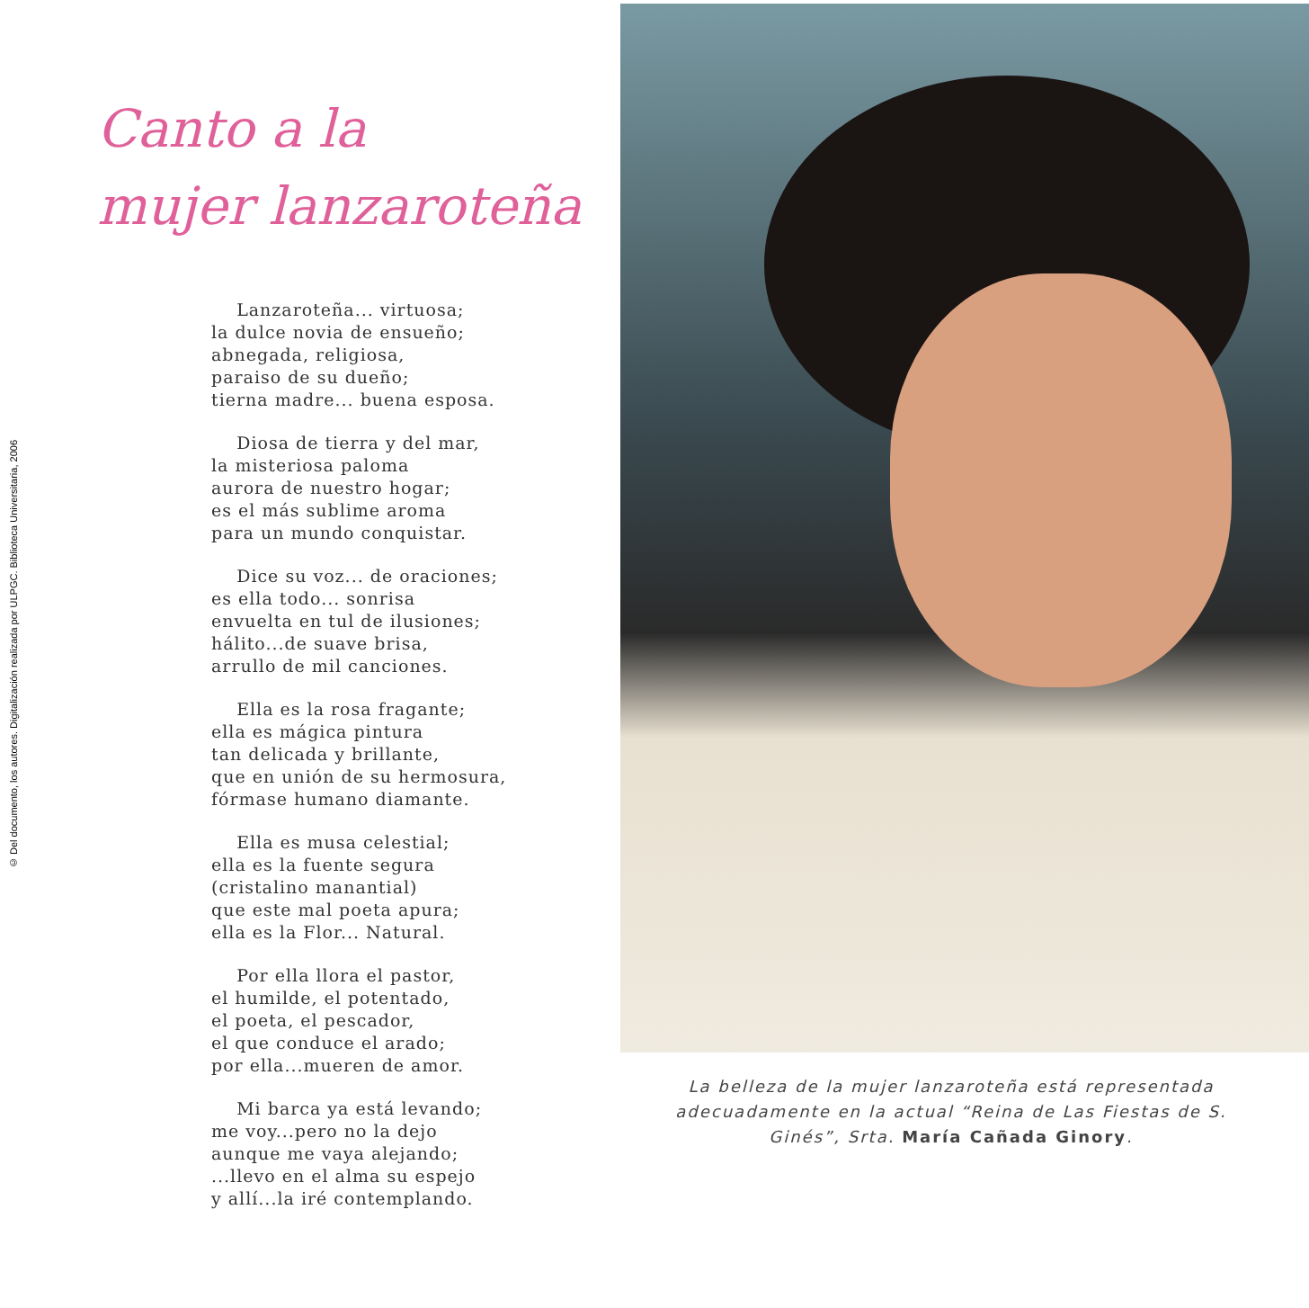© Del documento, los autores. Digitalización realizada por ULPGC. Biblioteca Universitaria, 2006
Canto a la
mujer lanzaroteña
Lanzaroteña... virtuosa;
la dulce novia de ensueño;
abnegada, religiosa,
paraiso de su dueño;
tierna madre... buena esposa.
Diosa de tierra y del mar,
la misteriosa paloma
aurora de nuestro hogar;
es el más sublime aroma
para un mundo conquistar.
Dice su voz... de oraciones;
es ella todo... sonrisa
envuelta en tul de ilusiones;
hálito...de suave brisa,
arrullo de mil canciones.
Ella es la rosa fragante;
ella es mágica pintura
tan delicada y brillante,
que en unión de su hermosura,
fórmase humano diamante.
Ella es musa celestial;
ella es la fuente segura
(cristalino manantial)
que este mal poeta apura;
ella es la Flor... Natural.
Por ella llora el pastor,
el humilde, el potentado,
el poeta, el pescador,
el que conduce el arado;
por ella...mueren de amor.
Mi barca ya está levando;
me voy...pero no la dejo
aunque me vaya alejando;
...llevo en el alma su espejo
y allí...la iré contemplando.
La belleza de la mujer lanzaroteña está representada adecuadamente en la actual “Reina de Las Fiestas de S. Ginés”, Srta. María Cañada Ginory.